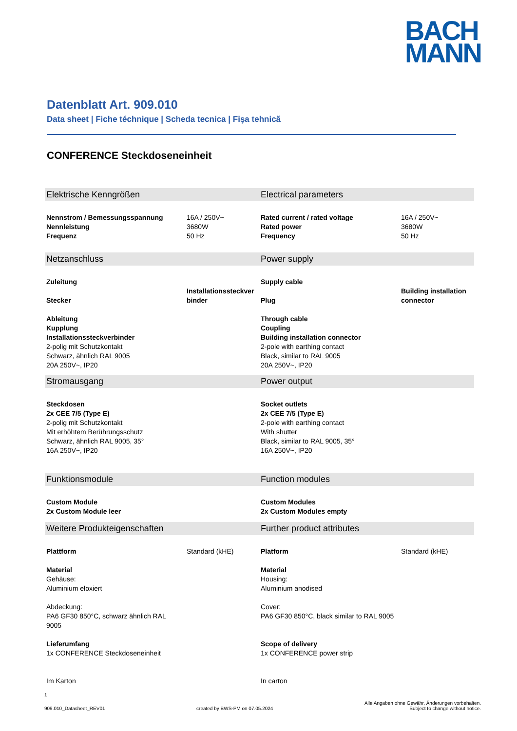BACH
MANN
Datenblatt Art. 909.010
Data sheet | Fiche téchnique | Scheda tecnica | Fişa tehnică
CONFERENCE Steckdoseneinheit
| Elektrische Kenngrößen | | Electrical parameters | |
| Nennstrom / Bemessungsspannung Nennleistung Frequenz | 16A / 250V~ 3680W 50 Hz | Rated current / rated voltage Rated power Frequency | 16A / 250V~ 3680W 50 Hz |
| Netzanschluss | | Power supply | |
| Zuleitung Stecker | Installationssteckver binder | Supply cable Plug | Building installation connector |
| Ableitung Kupplung Installationssteckverbinder 2-polig mit Schutzkontakt Schwarz, ähnlich RAL 9005 20A 250V~, IP20 | | Through cable Coupling Building installation connector 2-pole with earthing contact Black, similar to RAL 9005 20A 250V~, IP20 | |
| Stromausgang | | Power output | |
| Steckdosen 2x CEE 7/5 (Type E) 2-polig mit Schutzkontakt Mit erhöhtem Berührungsschutz Schwarz, ähnlich RAL 9005, 35° 16A 250V~, IP20 | | Socket outlets 2x CEE 7/5 (Type E) 2-pole with earthing contact With shutter Black, similar to RAL 9005, 35° 16A 250V~, IP20 | |
| Funktionsmodule | | Function modules | |
| Custom Module 2x Custom Module leer | | Custom Modules 2x Custom Modules empty | |
| Weitere Produkteigenschaften | | Further product attributes | |
| Plattform | Standard (kHE) | Platform | Standard (kHE) |
| Material Gehäuse: Aluminium eloxiert Abdeckung: PA6 GF30 850°C, schwarz ähnlich RAL 9005 Lieferumfang 1x CONFERENCE Steckdoseneinheit Im Karton | | Material Housing: Aluminium anodised Cover: PA6 GF30 850°C, black similar to RAL 9005 Scope of delivery 1x CONFERENCE power strip In carton | |
1
909.010_Datasheet_REV01 created by BWS-PM on 07.05.2024 Alle Angaben ohne Gewähr, Änderungen vorbehalten.
Subject to change without notice.